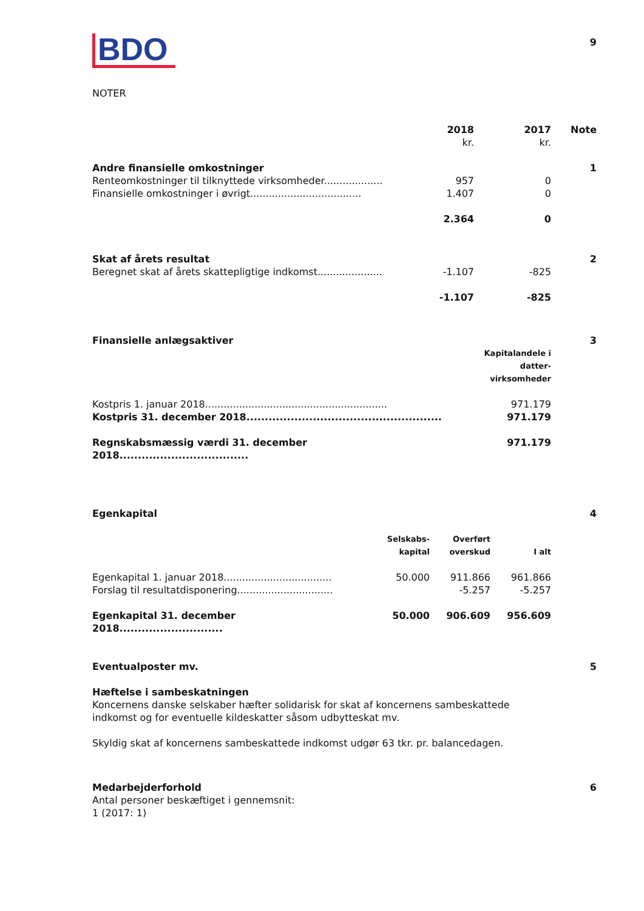9
BDO
NOTER
| | 2018 kr. | 2017 kr. | Note |
| --- | --- | --- | --- |
| Andre finansielle omkostninger | | | 1 |
| Renteomkostninger til tilknyttede virksomheder................... | 957 | 0 | |
| Finansielle omkostninger i øvrigt.................................... | 1.407 | 0 | |
| | 2.364 | 0 | |
| Skat af årets resultat | | | 2 |
| Beregnet skat af årets skattepligtige indkomst..................... | -1.107 | -825 | |
| | -1.107 | -825 | |
| Finansielle anlægsaktiver | | 3 |
| | Kapitalandele i datter- virksomheder | |
| Kostpris 1. januar 2018........................................................... | 971.179 | |
| Kostpris 31. december 2018..................................................... | 971.179 | |
| Regnskabsmæssig værdi 31. december 2018................................... | 971.179 | |
| Egenkapital | | | | 4 |
| | Selskabs- kapital | Overført overskud | I alt | |
| Egenkapital 1. januar 2018................................... | 50.000 | 911.866 | 961.866 | |
| Forslag til resultatdisponering............................... | | -5.257 | -5.257 | |
| Egenkapital 31. december 2018............................ | 50.000 | 906.609 | 956.609 | |
| Eventualposter mv. | 5 |
Hæftelse i sambeskatningen
Koncernens danske selskaber hæfter solidarisk for skat af koncernens sambeskattede indkomst og for eventuelle kildeskatter såsom udbytteskat mv.
Skyldig skat af koncernens sambeskattede indkomst udgør 63 tkr. pr. balancedagen.
| Medarbejderforhold | 6 |
Antal personer beskæftiget i gennemsnit:
1 (2017: 1)